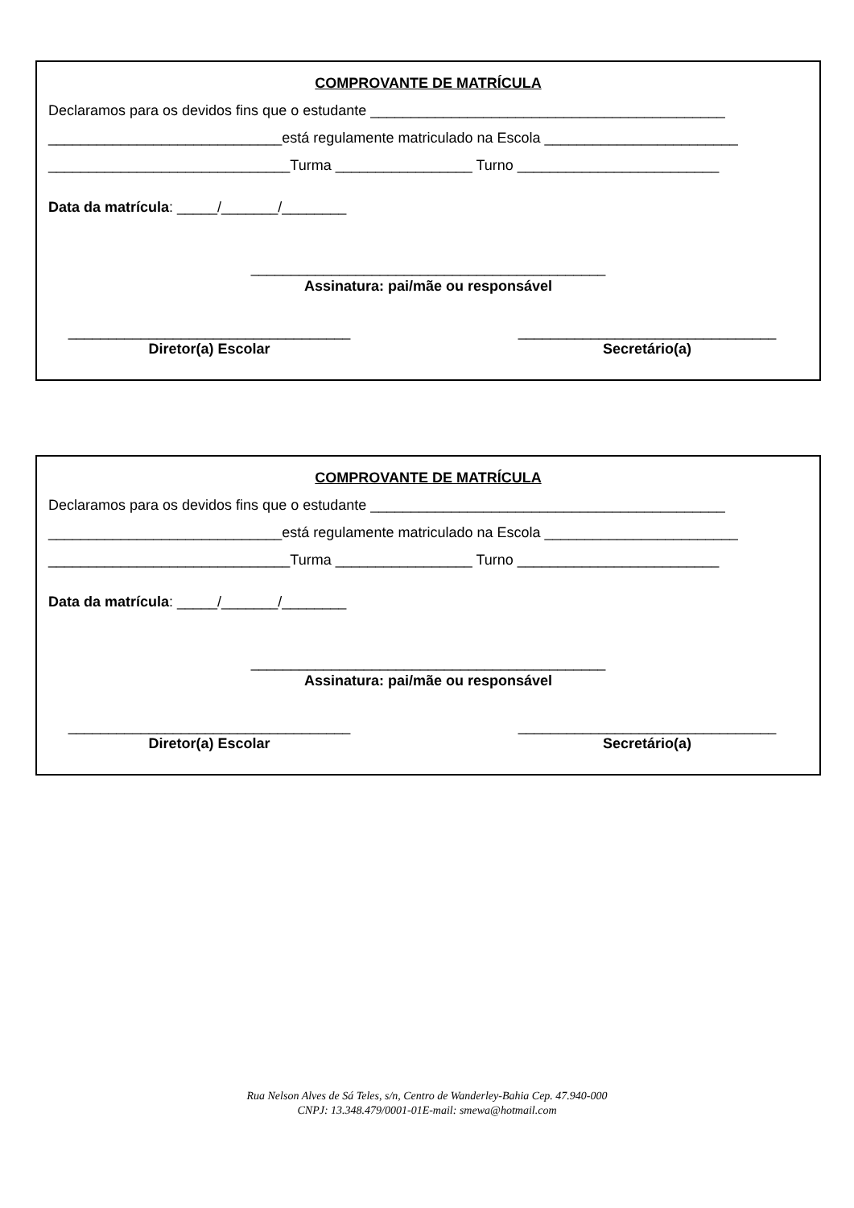COMPROVANTE DE MATRÍCULA
Declaramos para os devidos fins que o estudante ____________________________________________
_____________________________está regulamente matriculado na Escola ________________________
______________________________Turma _________________ Turno _________________________
Data da matrícula: _____/_______/________
____________________________________________
Assinatura: pai/mãe ou responsável
___________________________________
Diretor(a) Escolar
________________________________
Secretário(a)
COMPROVANTE DE MATRÍCULA
Declaramos para os devidos fins que o estudante ____________________________________________
_____________________________está regulamente matriculado na Escola ________________________
______________________________Turma _________________ Turno _________________________
Data da matrícula: _____/_______/________
____________________________________________
Assinatura: pai/mãe ou responsável
___________________________________
Diretor(a) Escolar
________________________________
Secretário(a)
Rua Nelson Alves de Sá Teles, s/n, Centro de Wanderley-Bahia Cep. 47.940-000
CNPJ: 13.348.479/0001-01E-mail: smewa@hotmail.com